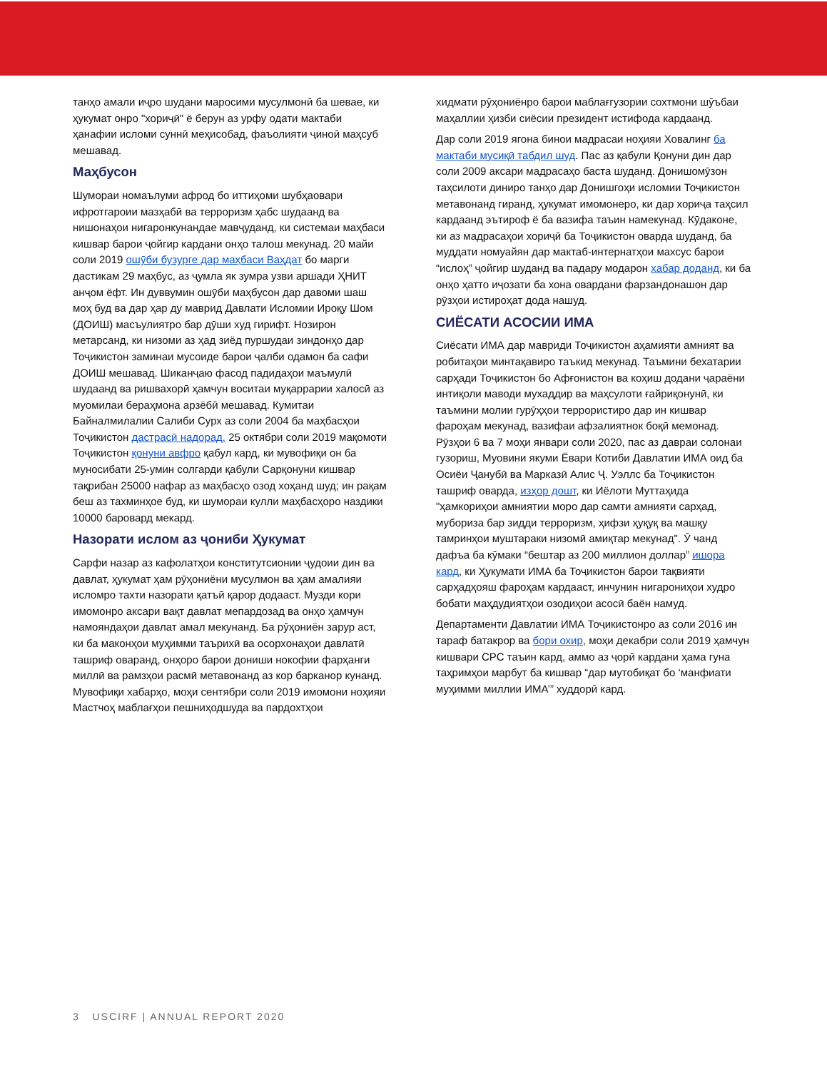танҳо амали иҷро шудани маросими мусулмонӣ ба шевае, ки ҳукумат онро "хориҷӣ" ё берун аз урфу одати мактаби ҳанафии исломи суннӣ меҳисобад, фаъолияти ҷиноӣ маҳсуб мешавад.
Маҳбусон
Шумораи номаълуми афрод бо иттиҳоми шубҳаовари ифротгароии мазҳабӣ ва терроризм ҳабс шудаанд ва нишонаҳои нигаронкунандае мавҷуданд, ки системаи маҳбаси кишвар барои ҷойгир кардани онҳо талош мекунад. 20 майи соли 2019 ошӯби бузурге дар маҳбаси Ваҳдат бо марги дастикам 29 маҳбус, аз ҷумла як зумра узви аршади ҲНИТ анҷом ёфт. Ин дуввумин ошӯби маҳбусон дар давоми шаш моҳ буд ва дар ҳар ду маврид Давлати Исломии Ироқу Шом (ДОИШ) масъулиятро бар дӯши худ гирифт. Нозирон метарсанд, ки низоми аз ҳад зиёд пуршудаи зиндонҳо дар Тоҷикистон заминаи мусоиде барои ҷалби одамон ба сафи ДОИШ мешавад. Шиканҷаю фасод падидаҳои маъмулӣ шудаанд ва ришвахорӣ ҳамчун воситаи муқаррарии халосӣ аз муомилаи бераҳмона арзёбӣ мешавад. Кумитаи Байналмилалии Салиби Сурх аз соли 2004 ба маҳбасҳои Тоҷикистон дастрасӣ надорад. 25 октябри соли 2019 мақомоти Тоҷикистон қонуни авфро қабул кард, ки мувофиқи он ба муносибати 25-умин солгарди қабули Сарқонуни кишвар тақрибан 25000 нафар аз маҳбасҳо озод хоҳанд шуд; ин рақам беш аз тахминҳое буд, ки шумораи кулли маҳбасҳоро наздики 10000 баровард мекард.
Назорати ислом аз ҷониби Ҳукумат
Сарфи назар аз кафолатҳои конститутсионии ҷудоии дин ва давлат, ҳукумат ҳам рӯҳониёни мусулмон ва ҳам амалияи исломро тахти назорати қатъӣ қарор додааст. Музди кори имомонро аксари вақт давлат мепардозад ва онҳо ҳамчун намояндаҳои давлат амал мекунанд. Ба рӯҳониён зарур аст, ки ба маконҳои муҳимми таърихӣ ва осорхонаҳои давлатӣ ташриф оваранд, онҳоро барои дониши нокофии фарҳанги миллӣ ва рамзҳои расмӣ метавонанд аз кор барканор кунанд. Мувофиқи хабарҳо, моҳи сентябри соли 2019 имомони ноҳияи Мастчоҳ маблағҳои пешниҳодшуда ва пардохтҳои
хидмати рӯҳониёнро барои маблағгузории сохтмони шӯъбаи маҳаллии ҳизби сиёсии президент истифода кардаанд.
Дар соли 2019 ягона бинои мадрасаи ноҳияи Ховалинг ба мактаби мусиқӣ табдил шуд. Пас аз қабули Қонуни дин дар соли 2009 аксари мадрасаҳо баста шуданд. Донишомӯзон таҳсилоти диниро танҳо дар Донишгоҳи исломии Тоҷикистон метавонанд гиранд, ҳукумат имомонеро, ки дар хориҷа таҳсил кардаанд эътироф ё ба вазифа таъин намекунад. Кӯдаконе, ки аз мадрасаҳои хориҷӣ ба Тоҷикистон оварда шуданд, ба муддати номуайян дар мактаб-интернатҳои махсус барои “ислоҳ” ҷойгир шуданд ва падару модарон хабар доданд, ки ба онҳо ҳатто иҷозати ба хона овардани фарзандонашон дар рӯзҳои истироҳат дода нашуд.
СИЁСАТИ АСОСИИ ИМА
Сиёсати ИМА дар мавриди Тоҷикистон аҳамияти амният ва робитаҳои минтақавиро таъкид мекунад. Таъмини бехатарии сарҳади Тоҷикистон бо Афғонистон ва коҳиш додани ҷараёни интиқоли маводи мухаддир ва маҳсулоти ғайриқонунӣ, ки таъмини молии гурӯҳҳои террористиро дар ин кишвар фароҳам мекунад, вазифаи афзалиятнок боқӣ мемонад. Рӯзҳои 6 ва 7 моҳи январи соли 2020, пас аз давраи солонаи гузориш, Муовини якуми Ёвари Котиби Давлатии ИМА оид ба Осиёи Ҷанубӣ ва Марказӣ Алис Ҷ. Уэллс ба Тоҷикистон ташриф оварда, изҳор дошт, ки Иёлоти Муттаҳида "ҳамкориҳои амниятии моро дар самти амнияти сарҳад, мубориза бар зидди терроризм, ҳифзи ҳуқуқ ва машқу тамринҳои муштараки низомӣ амиқтар мекунад". Ӯ чанд дафъа ба кӯмаки “бештар аз 200 миллион доллар” ишора кард, ки Ҳукумати ИМА ба Тоҷикистон барои тақвияти сарҳадҳояш фароҳам кардааст, инчунин нигарониҳои худро бобати маҳдудиятҳои озодиҳои асосӣ баён намуд.
Департаменти Давлатии ИМА Тоҷикистонро аз соли 2016 ин тараф батакрор ва бори охир, моҳи декабри соли 2019 ҳамчун кишвари СРС таъин кард, аммо аз ҷорӣ кардани ҳама гуна таҳримҳои марбут ба кишвар “дар мутобиқат бо ‘манфиати муҳимми миллии ИМА’” худдорӣ кард.
3 USCIRF | ANNUAL REPORT 2020